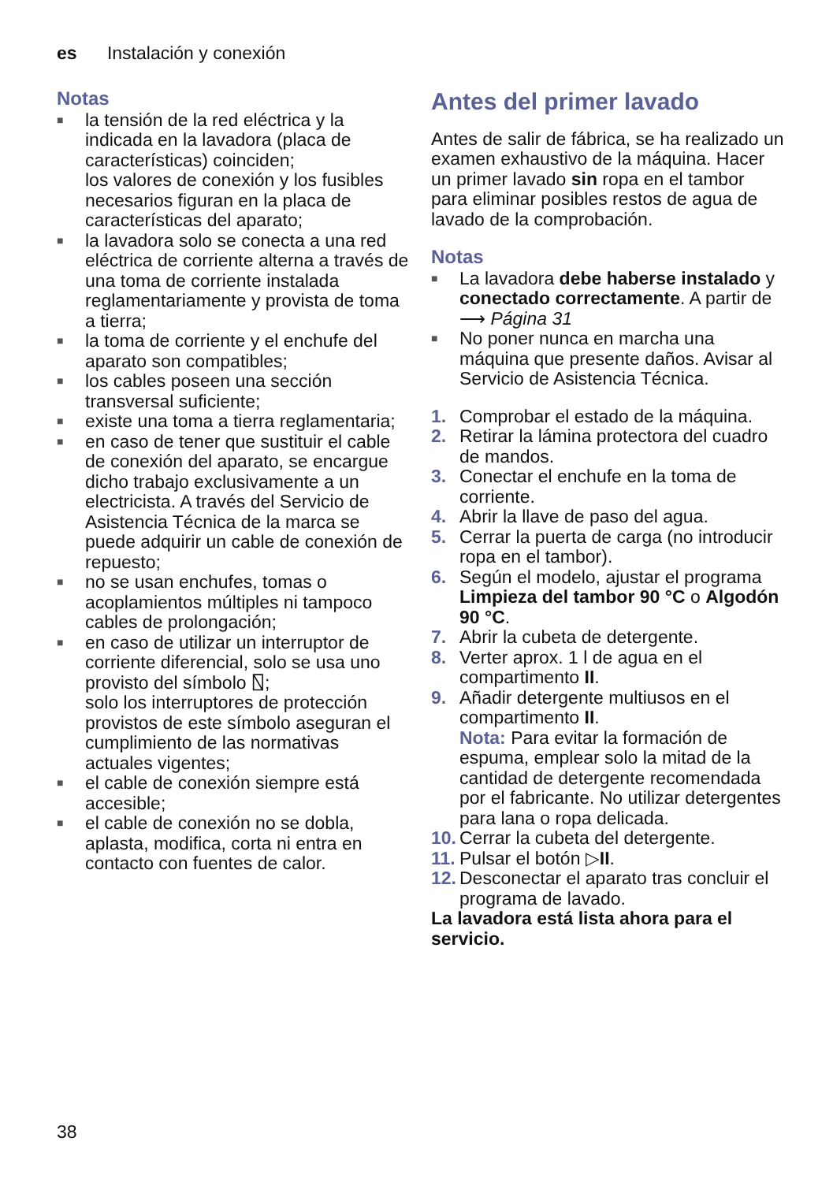es Instalación y conexión
Notas
■ la tensión de la red eléctrica y la indicada en la lavadora (placa de características) coinciden;
los valores de conexión y los fusibles necesarios figuran en la placa de características del aparato;
■ la lavadora solo se conecta a una red eléctrica de corriente alterna a través de una toma de corriente instalada reglamentariamente y provista de toma a tierra;
■ la toma de corriente y el enchufe del aparato son compatibles;
■ los cables poseen una sección transversal suficiente;
■ existe una toma a tierra reglamentaria;
■ en caso de tener que sustituir el cable de conexión del aparato, se encargue dicho trabajo exclusivamente a un electricista. A través del Servicio de Asistencia Técnica de la marca se puede adquirir un cable de conexión de repuesto;
■ no se usan enchufes, tomas o acoplamientos múltiples ni tampoco cables de prolongación;
■ en caso de utilizar un interruptor de corriente diferencial, solo se usa uno provisto del símbolo ⍂;
solo los interruptores de protección provistos de este símbolo aseguran el cumplimiento de las normativas actuales vigentes;
■ el cable de conexión siempre está accesible;
■ el cable de conexión no se dobla, aplasta, modifica, corta ni entra en contacto con fuentes de calor.
Antes del primer lavado
Antes de salir de fábrica, se ha realizado un examen exhaustivo de la máquina. Hacer un primer lavado sin ropa en el tambor para eliminar posibles restos de agua de lavado de la comprobación.
Notas
■ La lavadora debe haberse instalado y conectado correctamente. A partir de ⟶ Página 31
■ No poner nunca en marcha una máquina que presente daños. Avisar al Servicio de Asistencia Técnica.
1. Comprobar el estado de la máquina.
2. Retirar la lámina protectora del cuadro de mandos.
3. Conectar el enchufe en la toma de corriente.
4. Abrir la llave de paso del agua.
5. Cerrar la puerta de carga (no introducir ropa en el tambor).
6. Según el modelo, ajustar el programa Limpieza del tambor 90 °C o Algodón 90 °C.
7. Abrir la cubeta de detergente.
8. Verter aprox. 1 l de agua en el compartimento II.
9. Añadir detergente multiusos en el compartimento II.
Nota: Para evitar la formación de espuma, emplear solo la mitad de la cantidad de detergente recomendada por el fabricante. No utilizar detergentes para lana o ropa delicada.
10. Cerrar la cubeta del detergente.
11. Pulsar el botón ▷II.
12. Desconectar el aparato tras concluir el programa de lavado.
La lavadora está lista ahora para el servicio.
38